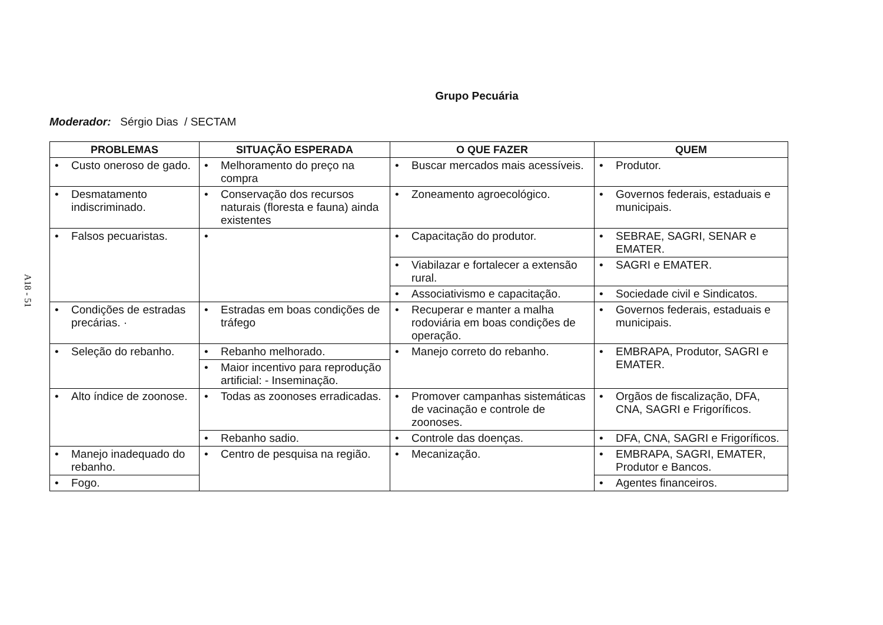A18 - 51
Grupo Pecuária
Moderador: Sérgio Dias / SECTAM
| PROBLEMAS | SITUAÇÃO ESPERADA | O QUE FAZER | QUEM |
| --- | --- | --- | --- |
| • Custo oneroso de gado. | • Melhoramento do preço na compra | • Buscar mercados mais acessíveis. | • Produtor. |
| • Desmatamento indiscriminado. | • Conservação dos recursos naturais (floresta e fauna) ainda existentes | • Zoneamento agroecológico. | • Governos federais, estaduais e municipais. |
| • Falsos pecuaristas. | • | • Capacitação do produtor. | • SEBRAE, SAGRI, SENAR e EMATER. |
| | | • Viabilazar e fortalecer a extensão rural. | • SAGRI e EMATER. |
| | | • Associativismo e capacitação. | • Sociedade civil e Sindicatos. |
| • Condições de estradas precárias. · | • Estradas em boas condições de tráfego | • Recuperar e manter a malha rodoviária em boas condições de operação. | • Governos federais, estaduais e municipais. |
| • Seleção do rebanho. | • Rebanho melhorado. | • Manejo correto do rebanho. | • EMBRAPA, Produtor, SAGRI e EMATER. |
| | • Maior incentivo para reprodução artificial: - Inseminação. | | |
| • Alto índice de zoonose. | • Todas as zoonoses erradicadas. | • Promover campanhas sistemáticas de vacinação e controle de zoonoses. | • Orgãos de fiscalização, DFA, CNA, SAGRI e Frigoríficos. |
| | • Rebanho sadio. | • Controle das doenças. | • DFA, CNA, SAGRI e Frigoríficos. |
| • Manejo inadequado do rebanho. | • Centro de pesquisa na região. | • Mecanização. | • EMBRAPA, SAGRI, EMATER, Produtor e Bancos. |
| • Fogo. | | | • Agentes financeiros. |